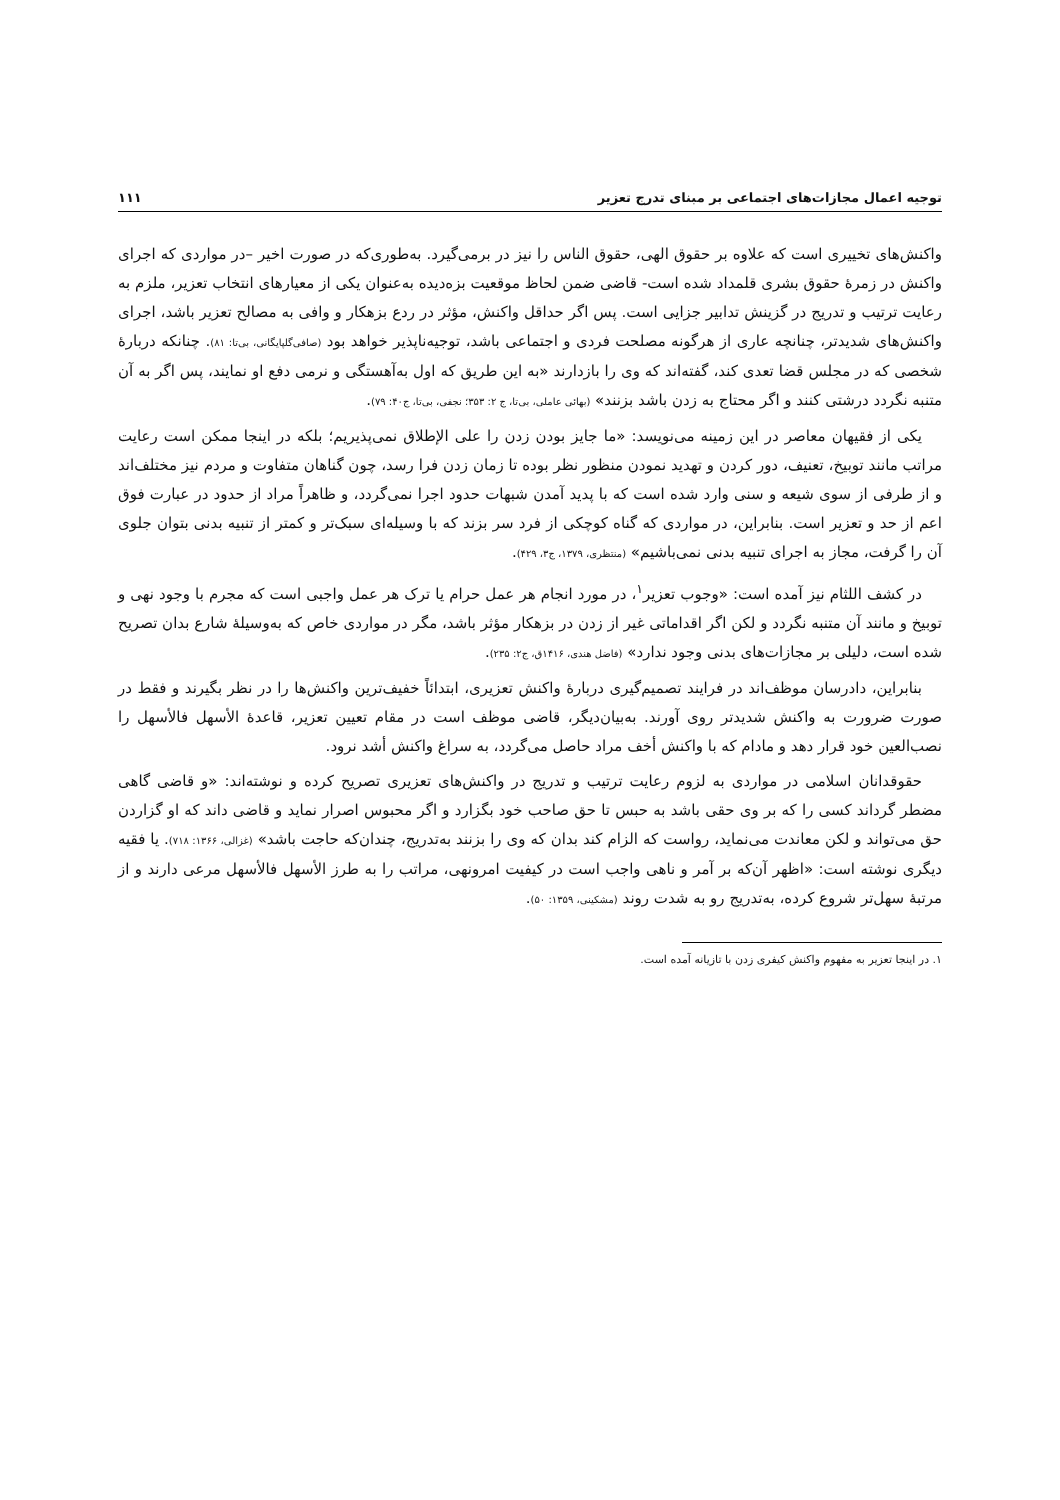توجیه اعمال مجازات‌های اجتماعی بر مبنای تدرج تعزیر ۱۱۱
واکنش‌های تخییری است که علاوه بر حقوق الهی، حقوق الناس را نیز در برمی‌گیرد. به‌طوری‌که در صورت اخیر –در مواردی که اجرای واکنش در زمرهٔ حقوق بشری قلمداد شده است- قاضی ضمن لحاظ موقعیت بزه‌دیده به‌عنوان یکی از معیارهای انتخاب تعزیر، ملزم به رعایت ترتیب و تدریج در گزینش تدابیر جزایی است. پس اگر حداقل واکنش، مؤثر در ردع بزهکار و وافی به مصالح تعزیر باشد، اجرای واکنش‌های شدیدتر، چنانچه عاری از هرگونه مصلحت فردی و اجتماعی باشد، توجیه‌ناپذیر خواهد بود (صافی‌گلپایگانی، بی‌تا: ۸۱). چنانکه دربارهٔ شخصی که در مجلس قضا تعدی کند، گفته‌اند که وی را بازدارند «به این طریق که اول به‌آهستگی و نرمی دفع او نمایند، پس اگر به آن متنبه نگردد درشتی کنند و اگر محتاج به زدن باشد بزنند» (بهائی عاملی، بی‌تا، ج ۲: ۳۵۳؛ نجفی، بی‌تا، ج۴۰: ۷۹).
یکی از فقیهان معاصر در این زمینه می‌نویسد: «ما جایز بودن زدن را علی الإطلاق نمی‌پذیریم؛ بلکه در اینجا ممکن است رعایت مراتب مانند توبیخ، تعنیف، دور کردن و تهدید نمودن منظور نظر بوده تا زمان زدن فرا رسد، چون گناهان متفاوت و مردم نیز مختلف‌اند و از طرفی از سوی شیعه و سنی وارد شده است که با پدید آمدن شبهات حدود اجرا نمی‌گردد، و ظاهراً مراد از حدود در عبارت فوق اعم از حد و تعزیر است. بنابراین، در مواردی که گناه کوچکی از فرد سر بزند که با وسیله‌ای سبک‌تر و کمتر از تنبیه بدنی بتوان جلوی آن را گرفت، مجاز به اجرای تنبیه بدنی نمی‌باشیم» (منتظری، ۱۳۷۹، ج۳، ۴۲۹).
در کشف اللثام نیز آمده است: «وجوب تعزیر<sup>۱</sup>، در مورد انجام هر عمل حرام یا ترک هر عمل واجبی است که مجرم با وجود نهی و توبیخ و مانند آن متنبه نگردد و لکن اگر اقداماتی غیر از زدن در بزهکار مؤثر باشد، مگر در مواردی خاص که به‌وسیلهٔ شارع بدان تصریح شده است، دلیلی بر مجازات‌های بدنی وجود ندارد» (فاضل هندی، ۱۴۱۶ق، ج۲: ۲۳۵).
بنابراین، دادرسان موظف‌اند در فرایند تصمیم‌گیری دربارهٔ واکنش تعزیری، ابتدائاً خفیف‌ترین واکنش‌ها را در نظر بگیرند و فقط در صورت ضرورت به واکنش شدیدتر روی آورند. به‌بیان‌دیگر، قاضی موظف است در مقام تعیین تعزیر، قاعدهٔ الأسهل فالأسهل را نصب‌العین خود قرار دهد و مادام که با واکنش أخف مراد حاصل می‌گردد، به سراغ واکنش أشد نرود.
حقوقدانان اسلامی در مواردی به لزوم رعایت ترتیب و تدریج در واکنش‌های تعزیری تصریح کرده و نوشته‌اند: «و قاضی گاهی مضطر گرداند کسی را که بر وی حقی باشد به حبس تا حق صاحب خود بگزارد و اگر محبوس اصرار نماید و قاضی داند که او گزاردن حق می‌تواند و لکن معاندت می‌نماید، رواست که الزام کند بدان که وی را بزنند به‌تدریج، چندان‌که حاجت باشد» (غزالی، ۱۳۶۶: ۷۱۸). یا فقیه دیگری نوشته است: «اظهر آن‌که بر آمر و ناهی واجب است در کیفیت امرونهی، مراتب را به طرز الأسهل فالأسهل مرعی دارند و از مرتبهٔ سهل‌تر شروع کرده، به‌تدریج رو به شدت روند (مشکینی، ۱۳۵۹: ۵۰).
۱. در اینجا تعزیر به مفهوم واکنش کیفری زدن با تازیانه آمده است.